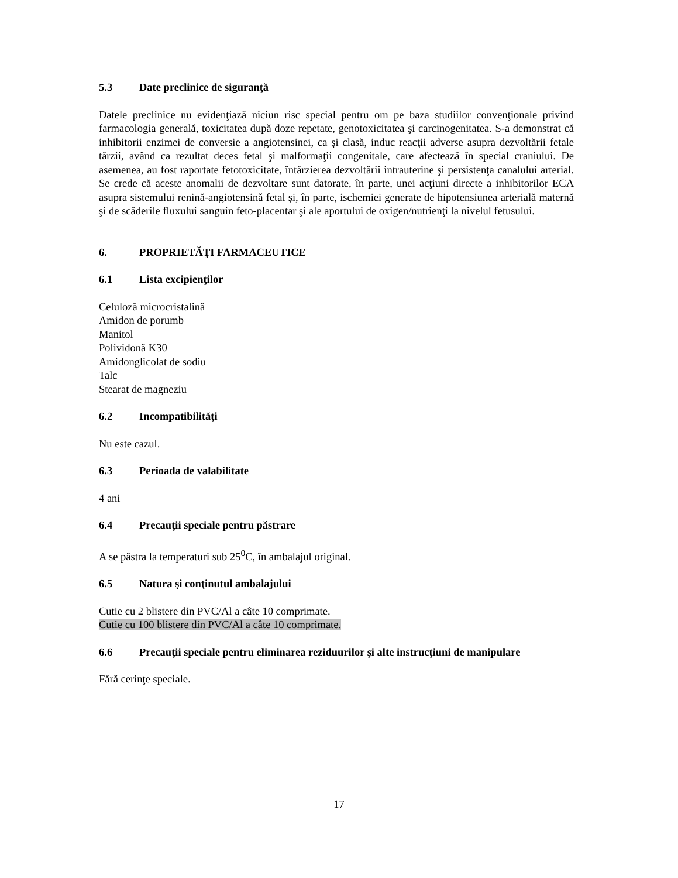5.3 Date preclinice de siguranţă
Datele preclinice nu evidenţiază niciun risc special pentru om pe baza studiilor convenţionale privind farmacologia generală, toxicitatea după doze repetate, genotoxicitatea şi carcinogenitatea. S-a demonstrat că inhibitorii enzimei de conversie a angiotensinei, ca şi clasă, induc reacţii adverse asupra dezvoltării fetale târzii, având ca rezultat deces fetal şi malformaţii congenitale, care afectează în special craniului. De asemenea, au fost raportate fetotoxicitate, întârzierea dezvoltării intrauterine şi persistenţa canalului arterial. Se crede că aceste anomalii de dezvoltare sunt datorate, în parte, unei acţiuni directe a inhibitorilor ECA asupra sistemului renină-angiotensină fetal şi, în parte, ischemiei generate de hipotensiunea arterială maternă şi de scăderile fluxului sanguin feto-placentar şi ale aportului de oxigen/nutrienţi la nivelul fetusului.
6. PROPRIETĂŢI FARMACEUTICE
6.1 Lista excipienţilor
Celuloză microcristalină
Amidon de porumb
Manitol
Polividonă K30
Amidonglicolat de sodiu
Talc
Stearat de magneziu
6.2 Incompatibilităţi
Nu este cazul.
6.3 Perioada de valabilitate
4 ani
6.4 Precauţii speciale pentru păstrare
A se păstra la temperaturi sub 25<sup>0</sup>C, în ambalajul original.
6.5 Natura şi conţinutul ambalajului
Cutie cu 2 blistere din PVC/Al a câte 10 comprimate.
Cutie cu 100 blistere din PVC/Al a câte 10 comprimate.
6.6 Precauţii speciale pentru eliminarea reziduurilor şi alte instrucţiuni de manipulare
Fără cerinţe speciale.
17